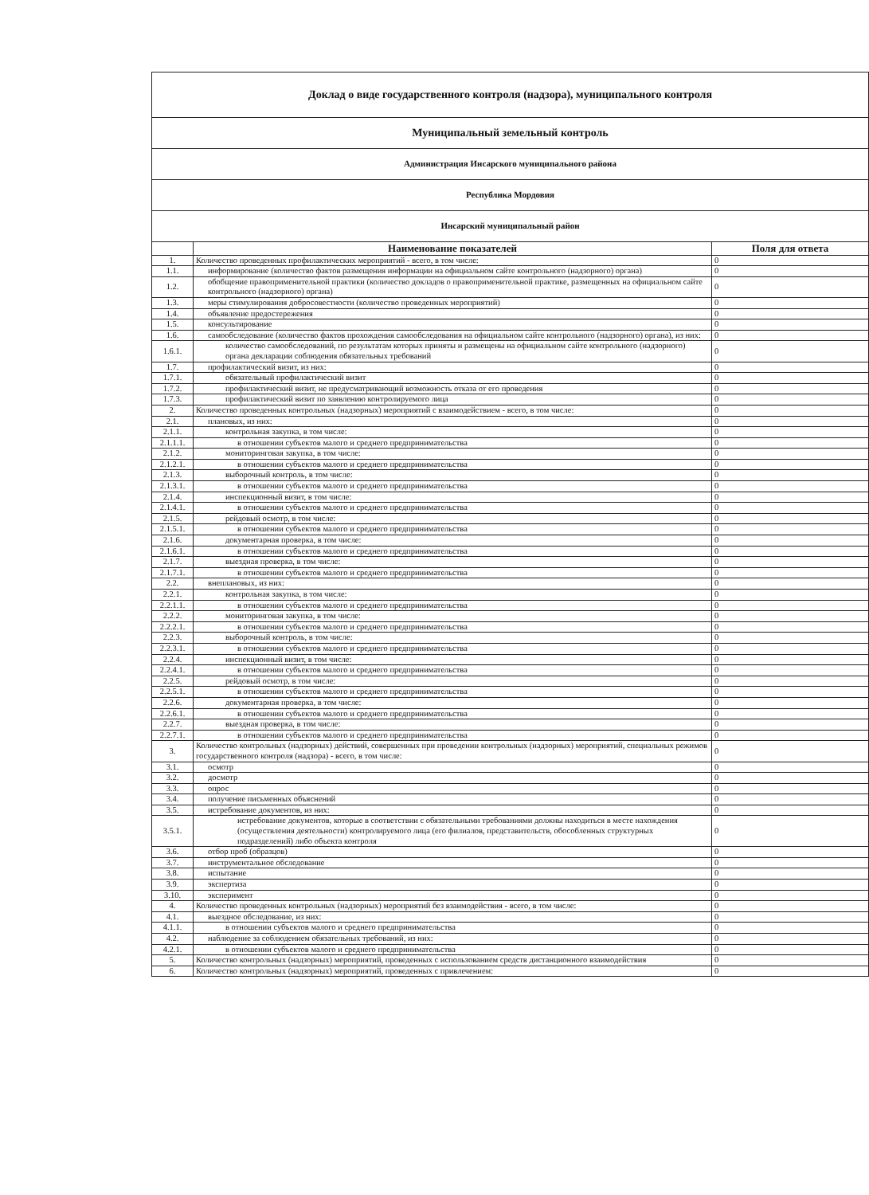| Доклад о виде государственного контроля (надзора), муниципального контроля | | |
| Муниципальный земельный контроль | | |
| Администрация Инсарского муниципального района | | |
| Республика Мордовия | | |
| Инсарский муниципальный район | | |
| | Наименование показателей | Поля для ответа |
| 1. | Количество проведенных профилактических мероприятий - всего, в том числе: | 0 |
| 1.1. | информирование (количество фактов размещения информации на официальном сайте контрольного (надзорного) органа) | 0 |
| 1.2. | обобщение правоприменительной практики (количество докладов о правоприменительной практике, размещенных на официальном сайте контрольного (надзорного) органа) | 0 |
| 1.3. | меры стимулирования добросовестности (количество проведенных мероприятий) | 0 |
| 1.4. | объявление предостережения | 0 |
| 1.5. | консультирование | 0 |
| 1.6. | самообследование (количество фактов прохождения самообследования на официальном сайте контрольного (надзорного) органа), из них: | 0 |
| 1.6.1. | количество самообследований, по результатам которых приняты и размещены на официальном сайте контрольного (надзорного) органа декларации соблюдения обязательных требований | 0 |
| 1.7. | профилактический визит, из них: | 0 |
| 1.7.1. | обязательный профилактический визит | 0 |
| 1.7.2. | профилактический визит, не предусматривающий возможность отказа от его проведения | 0 |
| 1.7.3. | профилактический визит по заявлению контролируемого лица | 0 |
| 2. | Количество проведенных контрольных (надзорных) мероприятий с взаимодействием - всего, в том числе: | 0 |
| 2.1. | плановых, из них: | 0 |
| 2.1.1. | контрольная закупка, в том числе: | 0 |
| 2.1.1.1. | в отношении субъектов малого и среднего предпринимательства | 0 |
| 2.1.2. | мониторинговая закупка, в том числе: | 0 |
| 2.1.2.1. | в отношении субъектов малого и среднего предпринимательства | 0 |
| 2.1.3. | выборочный контроль, в том числе: | 0 |
| 2.1.3.1. | в отношении субъектов малого и среднего предпринимательства | 0 |
| 2.1.4. | инспекционный визит, в том числе: | 0 |
| 2.1.4.1. | в отношении субъектов малого и среднего предпринимательства | 0 |
| 2.1.5. | рейдовый осмотр, в том числе: | 0 |
| 2.1.5.1. | в отношении субъектов малого и среднего предпринимательства | 0 |
| 2.1.6. | документарная проверка, в том числе: | 0 |
| 2.1.6.1. | в отношении субъектов малого и среднего предпринимательства | 0 |
| 2.1.7. | выездная проверка, в том числе: | 0 |
| 2.1.7.1. | в отношении субъектов малого и среднего предпринимательства | 0 |
| 2.2. | внеплановых, из них: | 0 |
| 2.2.1. | контрольная закупка, в том числе: | 0 |
| 2.2.1.1. | в отношении субъектов малого и среднего предпринимательства | 0 |
| 2.2.2. | мониторинговая закупка, в том числе: | 0 |
| 2.2.2.1. | в отношении субъектов малого и среднего предпринимательства | 0 |
| 2.2.3. | выборочный контроль, в том числе: | 0 |
| 2.2.3.1. | в отношении субъектов малого и среднего предпринимательства | 0 |
| 2.2.4. | инспекционный визит, в том числе: | 0 |
| 2.2.4.1. | в отношении субъектов малого и среднего предпринимательства | 0 |
| 2.2.5. | рейдовый осмотр, в том числе: | 0 |
| 2.2.5.1. | в отношении субъектов малого и среднего предпринимательства | 0 |
| 2.2.6. | документарная проверка, в том числе: | 0 |
| 2.2.6.1. | в отношении субъектов малого и среднего предпринимательства | 0 |
| 2.2.7. | выездная проверка, в том числе: | 0 |
| 2.2.7.1. | в отношении субъектов малого и среднего предпринимательства | 0 |
| 3. | Количество контрольных (надзорных) действий, совершенных при проведении контрольных (надзорных) мероприятий, специальных режимов государственного контроля (надзора) - всего, в том числе: | 0 |
| 3.1. | осмотр | 0 |
| 3.2. | досмотр | 0 |
| 3.3. | опрос | 0 |
| 3.4. | получение письменных объяснений | 0 |
| 3.5. | истребование документов, из них: | 0 |
| 3.5.1. | истребование документов, которые в соответствии с обязательными требованиями должны находиться в месте нахождения (осуществления деятельности) контролируемого лица (его филиалов, представительств, обособленных структурных подразделений) либо объекта контроля | 0 |
| 3.6. | отбор проб (образцов) | 0 |
| 3.7. | инструментальное обследование | 0 |
| 3.8. | испытание | 0 |
| 3.9. | экспертиза | 0 |
| 3.10. | эксперимент | 0 |
| 4. | Количество проведенных контрольных (надзорных) мероприятий без взаимодействия - всего, в том числе: | 0 |
| 4.1. | выездное обследование, из них: | 0 |
| 4.1.1. | в отношении субъектов малого и среднего предпринимательства | 0 |
| 4.2. | наблюдение за соблюдением обязательных требований, из них: | 0 |
| 4.2.1. | в отношении субъектов малого и среднего предпринимательства | 0 |
| 5. | Количество контрольных (надзорных) мероприятий, проведенных с использованием средств дистанционного взаимодействия | 0 |
| 6. | Количество контрольных (надзорных) мероприятий, проведенных с привлечением: | 0 |